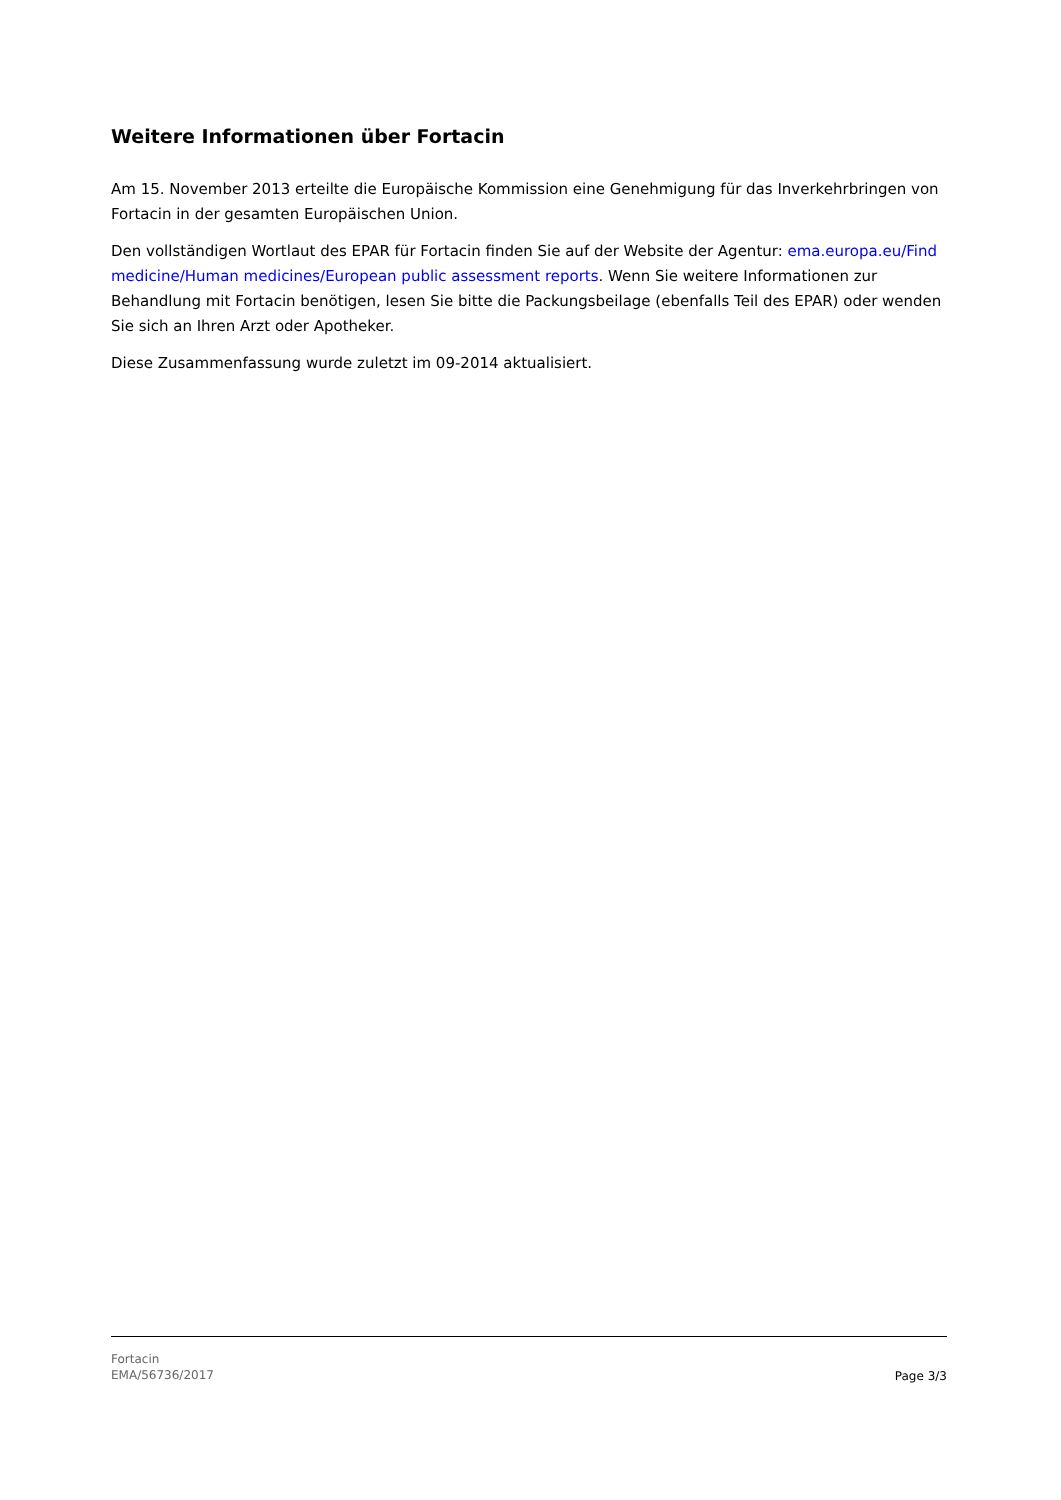Weitere Informationen über Fortacin
Am 15. November 2013 erteilte die Europäische Kommission eine Genehmigung für das Inverkehrbringen von Fortacin in der gesamten Europäischen Union.
Den vollständigen Wortlaut des EPAR für Fortacin finden Sie auf der Website der Agentur: ema.europa.eu/Find medicine/Human medicines/European public assessment reports. Wenn Sie weitere Informationen zur Behandlung mit Fortacin benötigen, lesen Sie bitte die Packungsbeilage (ebenfalls Teil des EPAR) oder wenden Sie sich an Ihren Arzt oder Apotheker.
Diese Zusammenfassung wurde zuletzt im 09-2014 aktualisiert.
Fortacin
EMA/56736/2017
Page 3/3